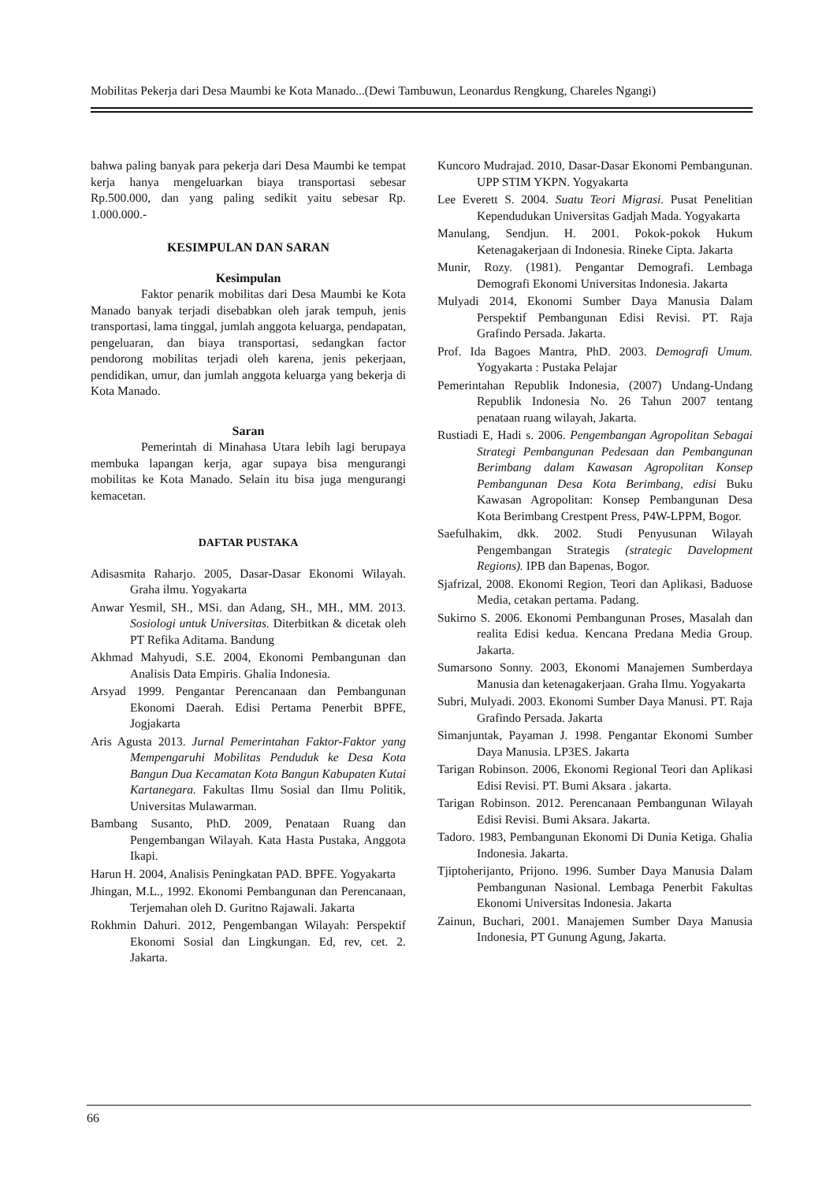Mobilitas Pekerja dari Desa Maumbi ke Kota Manado...(Dewi Tambuwun, Leonardus Rengkung, Chareles Ngangi)
bahwa paling banyak para pekerja dari Desa Maumbi ke tempat kerja hanya mengeluarkan biaya transportasi sebesar Rp.500.000, dan yang paling sedikit yaitu sebesar Rp. 1.000.000.-
KESIMPULAN DAN SARAN
Kesimpulan
Faktor penarik mobilitas dari Desa Maumbi ke Kota Manado banyak terjadi disebabkan oleh jarak tempuh, jenis transportasi, lama tinggal, jumlah anggota keluarga, pendapatan, pengeluaran, dan biaya transportasi, sedangkan factor pendorong mobilitas terjadi oleh karena, jenis pekerjaan, pendidikan, umur, dan jumlah anggota keluarga yang bekerja di Kota Manado.
Saran
Pemerintah di Minahasa Utara lebih lagi berupaya membuka lapangan kerja, agar supaya bisa mengurangi mobilitas ke Kota Manado. Selain itu bisa juga mengurangi kemacetan.
DAFTAR PUSTAKA
Adisasmita Raharjo. 2005, Dasar-Dasar Ekonomi Wilayah. Graha ilmu. Yogyakarta
Anwar Yesmil, SH., MSi. dan Adang, SH., MH., MM. 2013. Sosiologi untuk Universitas. Diterbitkan & dicetak oleh PT Refika Aditama. Bandung
Akhmad Mahyudi, S.E. 2004, Ekonomi Pembangunan dan Analisis Data Empiris. Ghalia Indonesia.
Arsyad 1999. Pengantar Perencanaan dan Pembangunan Ekonomi Daerah. Edisi Pertama Penerbit BPFE, Jogjakarta
Aris Agusta 2013. Jurnal Pemerintahan Faktor-Faktor yang Mempengaruhi Mobilitas Penduduk ke Desa Kota Bangun Dua Kecamatan Kota Bangun Kabupaten Kutai Kartanegara. Fakultas Ilmu Sosial dan Ilmu Politik, Universitas Mulawarman.
Bambang Susanto, PhD. 2009, Penataan Ruang dan Pengembangan Wilayah. Kata Hasta Pustaka, Anggota Ikapi.
Harun H. 2004, Analisis Peningkatan PAD. BPFE. Yogyakarta
Jhingan, M.L., 1992. Ekonomi Pembangunan dan Perencanaan, Terjemahan oleh D. Guritno Rajawali. Jakarta
Rokhmin Dahuri. 2012, Pengembangan Wilayah: Perspektif Ekonomi Sosial dan Lingkungan. Ed, rev, cet. 2. Jakarta.
Kuncoro Mudrajad. 2010, Dasar-Dasar Ekonomi Pembangunan. UPP STIM YKPN. Yogyakarta
Lee Everett S. 2004. Suatu Teori Migrasi. Pusat Penelitian Kependudukan Universitas Gadjah Mada. Yogyakarta
Manulang, Sendjun. H. 2001. Pokok-pokok Hukum Ketenagakerjaan di Indonesia. Rineke Cipta. Jakarta
Munir, Rozy. (1981). Pengantar Demografi. Lembaga Demografi Ekonomi Universitas Indonesia. Jakarta
Mulyadi 2014, Ekonomi Sumber Daya Manusia Dalam Perspektif Pembangunan Edisi Revisi. PT. Raja Grafindo Persada. Jakarta.
Prof. Ida Bagoes Mantra, PhD. 2003. Demografi Umum. Yogyakarta : Pustaka Pelajar
Pemerintahan Republik Indonesia, (2007) Undang-Undang Republik Indonesia No. 26 Tahun 2007 tentang penataan ruang wilayah, Jakarta.
Rustiadi E, Hadi s. 2006. Pengembangan Agropolitan Sebagai Strategi Pembangunan Pedesaan dan Pembangunan Berimbang dalam Kawasan Agropolitan Konsep Pembangunan Desa Kota Berimbang, edisi Buku Kawasan Agropolitan: Konsep Pembangunan Desa Kota Berimbang Crestpent Press, P4W-LPPM, Bogor.
Saefulhakim, dkk. 2002. Studi Penyusunan Wilayah Pengembangan Strategis (strategic Davelopment Regions). IPB dan Bapenas, Bogor.
Sjafrizal, 2008. Ekonomi Region, Teori dan Aplikasi, Baduose Media, cetakan pertama. Padang.
Sukirno S. 2006. Ekonomi Pembangunan Proses, Masalah dan realita Edisi kedua. Kencana Predana Media Group. Jakarta.
Sumarsono Sonny. 2003, Ekonomi Manajemen Sumberdaya Manusia dan ketenagakerjaan. Graha Ilmu. Yogyakarta
Subri, Mulyadi. 2003. Ekonomi Sumber Daya Manusi. PT. Raja Grafindo Persada. Jakarta
Simanjuntak, Payaman J. 1998. Pengantar Ekonomi Sumber Daya Manusia. LP3ES. Jakarta
Tarigan Robinson. 2006, Ekonomi Regional Teori dan Aplikasi Edisi Revisi. PT. Bumi Aksara . jakarta.
Tarigan Robinson. 2012. Perencanaan Pembangunan Wilayah Edisi Revisi. Bumi Aksara. Jakarta.
Tadoro. 1983, Pembangunan Ekonomi Di Dunia Ketiga. Ghalia Indonesia. Jakarta.
Tjiptoherijanto, Prijono. 1996. Sumber Daya Manusia Dalam Pembangunan Nasional. Lembaga Penerbit Fakultas Ekonomi Universitas Indonesia. Jakarta
Zainun, Buchari, 2001. Manajemen Sumber Daya Manusia Indonesia, PT Gunung Agung, Jakarta.
66